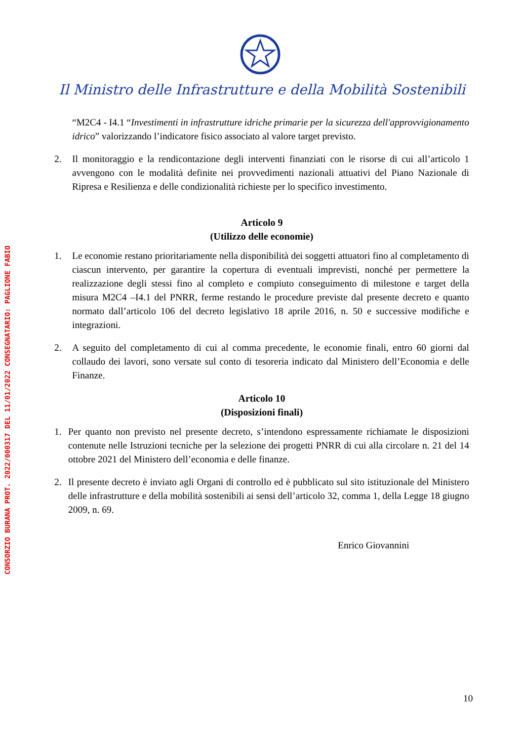CONSORZIO BURANA PROT. 2022/000317 DEL 11/01/2022 CONSEGNATARIO: PAGLIONE FABIO
Il Ministro delle Infrastrutture e della Mobilità Sostenibili
“M2C4 - I4.1 “Investimenti in infrastrutture idriche primarie per la sicurezza dell'approvvigionamento idrico” valorizzando l’indicatore fisico associato al valore target previsto.
2. Il monitoraggio e la rendicontazione degli interventi finanziati con le risorse di cui all’articolo 1 avvengono con le modalità definite nei provvedimenti nazionali attuativi del Piano Nazionale di Ripresa e Resilienza e delle condizionalità richieste per lo specifico investimento.
Articolo 9
(Utilizzo delle economie)
1. Le economie restano prioritariamente nella disponibilità dei soggetti attuatori fino al completamento di ciascun intervento, per garantire la copertura di eventuali imprevisti, nonché per permettere la realizzazione degli stessi fino al completo e compiuto conseguimento di milestone e target della misura M2C4 –I4.1 del PNRR, ferme restando le procedure previste dal presente decreto e quanto normato dall’articolo 106 del decreto legislativo 18 aprile 2016, n. 50 e successive modifiche e integrazioni.
2. A seguito del completamento di cui al comma precedente, le economie finali, entro 60 giorni dal collaudo dei lavori, sono versate sul conto di tesoreria indicato dal Ministero dell’Economia e delle Finanze.
Articolo 10
(Disposizioni finali)
1. Per quanto non previsto nel presente decreto, s’intendono espressamente richiamate le disposizioni contenute nelle Istruzioni tecniche per la selezione dei progetti PNRR di cui alla circolare n. 21 del 14 ottobre 2021 del Ministero dell’economia e delle finanze.
2. Il presente decreto è inviato agli Organi di controllo ed è pubblicato sul sito istituzionale del Ministero delle infrastrutture e della mobilità sostenibili ai sensi dell’articolo 32, comma 1, della Legge 18 giugno 2009, n. 69.
Enrico Giovannini
10